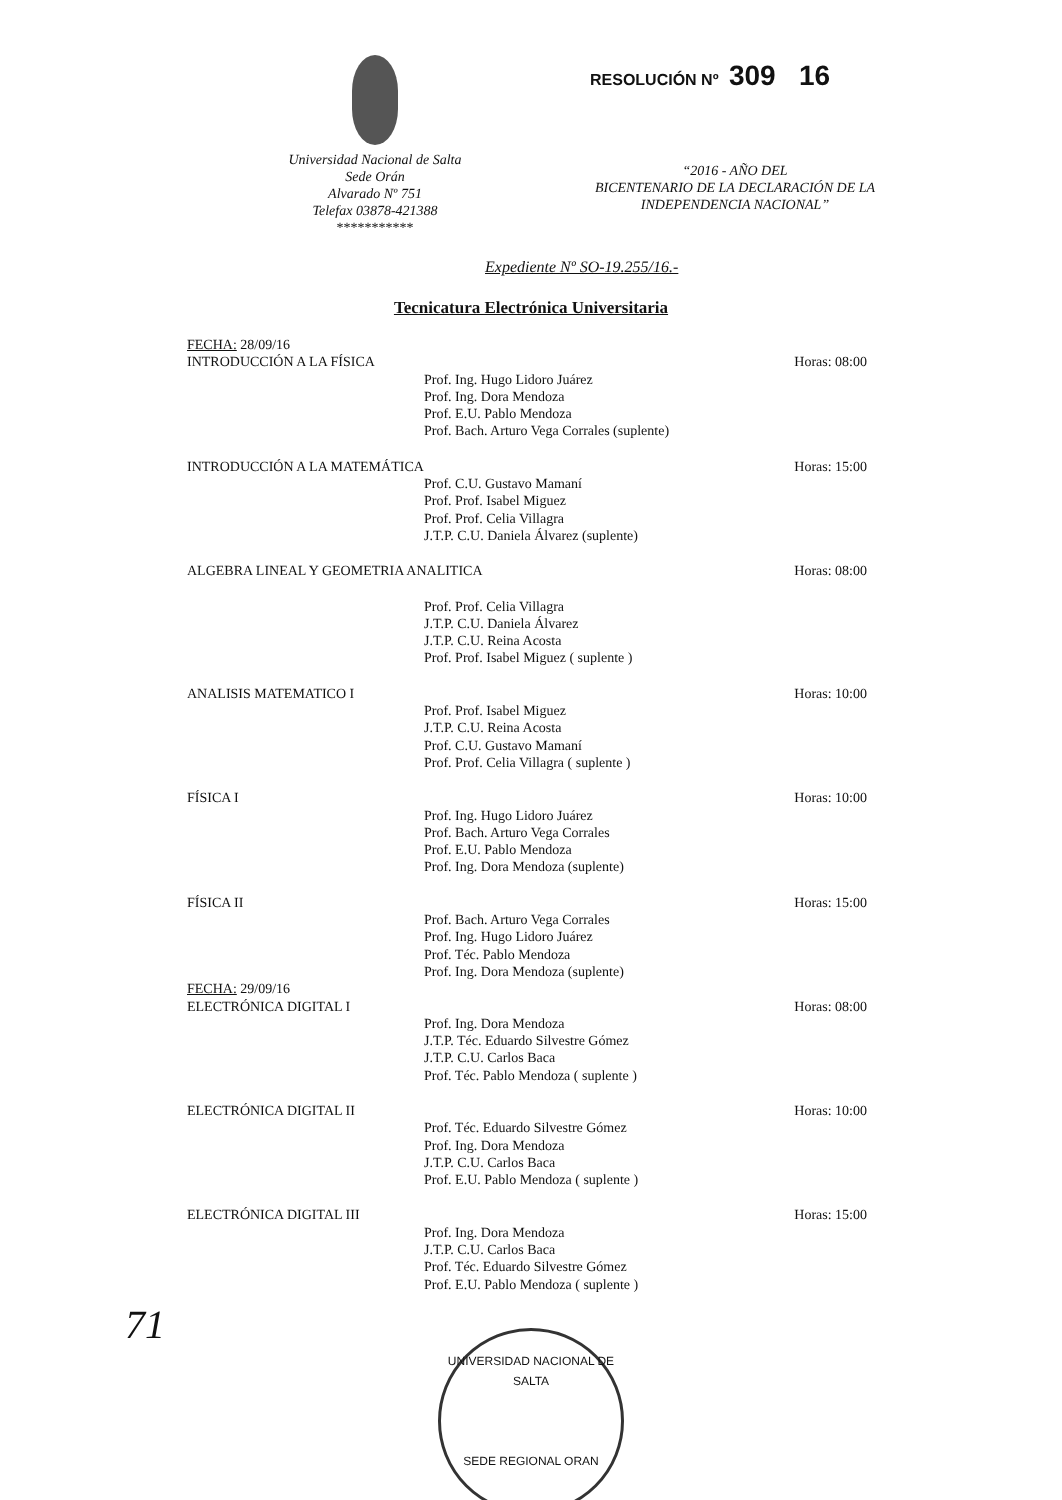Universidad Nacional de Salta
Sede Orán
Alvarado Nº 751
Telefax 03878-421388
***********
RESOLUCIÓN Nº 309 16
“2016 - AÑO DEL
BICENTENARIO DE LA DECLARACIÓN DE LA
INDEPENDENCIA NACIONAL”
Expediente Nº SO-19.255/16.-
Tecnicatura Electrónica Universitaria
FECHA: 28/09/16
INTRODUCCIÓN A LA FÍSICA Horas: 08:00
Prof. Ing. Hugo Lidoro Juárez
Prof. Ing. Dora Mendoza
Prof. E.U. Pablo Mendoza
Prof. Bach. Arturo Vega Corrales (suplente)
INTRODUCCIÓN A LA MATEMÁTICA Horas: 15:00
Prof. C.U. Gustavo Mamaní
Prof. Prof. Isabel Miguez
Prof. Prof. Celia Villagra
J.T.P. C.U. Daniela Álvarez (suplente)
ALGEBRA LINEAL Y GEOMETRIA ANALITICA Horas: 08:00
Prof. Prof. Celia Villagra
J.T.P. C.U. Daniela Álvarez
J.T.P. C.U. Reina Acosta
Prof. Prof. Isabel Miguez ( suplente )
ANALISIS MATEMATICO I Horas: 10:00
Prof. Prof. Isabel Miguez
J.T.P. C.U. Reina Acosta
Prof. C.U. Gustavo Mamaní
Prof. Prof. Celia Villagra ( suplente )
FÍSICA I Horas: 10:00
Prof. Ing. Hugo Lidoro Juárez
Prof. Bach. Arturo Vega Corrales
Prof. E.U. Pablo Mendoza
Prof. Ing. Dora Mendoza (suplente)
FÍSICA II Horas: 15:00
Prof. Bach. Arturo Vega Corrales
Prof. Ing. Hugo Lidoro Juárez
Prof. Téc. Pablo Mendoza
Prof. Ing. Dora Mendoza (suplente)
FECHA: 29/09/16
ELECTRÓNICA DIGITAL I Horas: 08:00
Prof. Ing. Dora Mendoza
J.T.P. Téc. Eduardo Silvestre Gómez
J.T.P. C.U. Carlos Baca
Prof. Téc. Pablo Mendoza ( suplente )
ELECTRÓNICA DIGITAL II Horas: 10:00
Prof. Téc. Eduardo Silvestre Gómez
Prof. Ing. Dora Mendoza
J.T.P. C.U. Carlos Baca
Prof. E.U. Pablo Mendoza ( suplente )
ELECTRÓNICA DIGITAL III Horas: 15:00
Prof. Ing. Dora Mendoza
J.T.P. C.U. Carlos Baca
Prof. Téc. Eduardo Silvestre Gómez
Prof. E.U. Pablo Mendoza ( suplente )
71
UNIVERSIDAD NACIONAL DE SALTA
SEDE REGIONAL ORAN